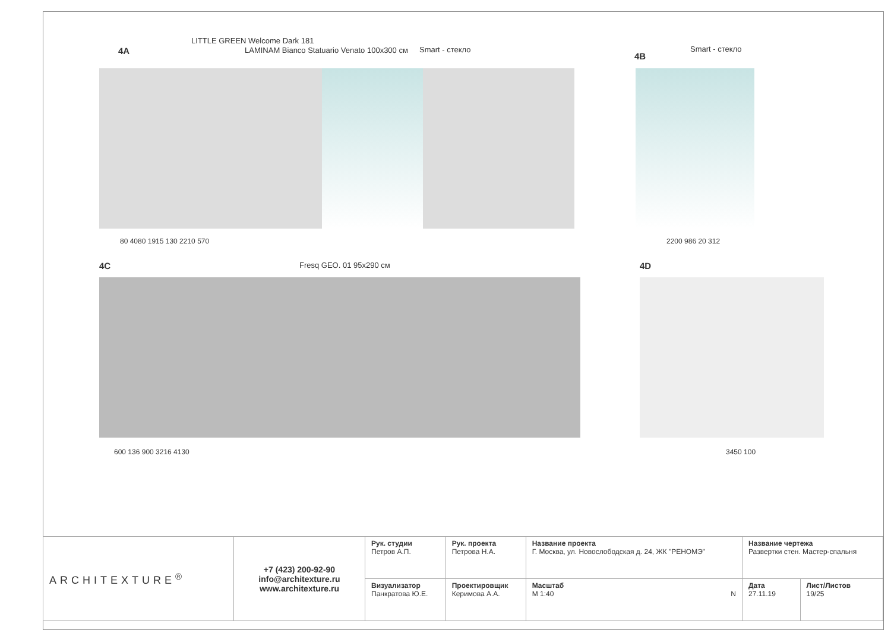4A
4B
4C 4D
LITTLE GREEN Welcome Dark 181
LAMINAM Bianco Statuario Venato 100x300 см
Smart - стекло Smart - стекло
Fresq GEO. 01 95x290 см
80 4080 1915 130 2210 570 2200 986 20 312
600 136 900 3216 4130 3450 100
| ARCHITEXTURE<sup>®</sup> | +7 (423) 200-92-90 info@architexture.ru www.architexture.ru | Рук. студии Петров А.П. | Рук. проекта Петрова Н.А. | Название проекта Г. Москва, ул. Новослободская д. 24, ЖК "РЕНОМЭ" | Название чертежа Развертки стен. Мастер-спальня | |
| | | Визуализатор Панкратова Ю.Е. | Проектировщик Керимова А.А. | Масштаб М 1:40 N | Дата 27.11.19 | Лист/Листов 19/25 |